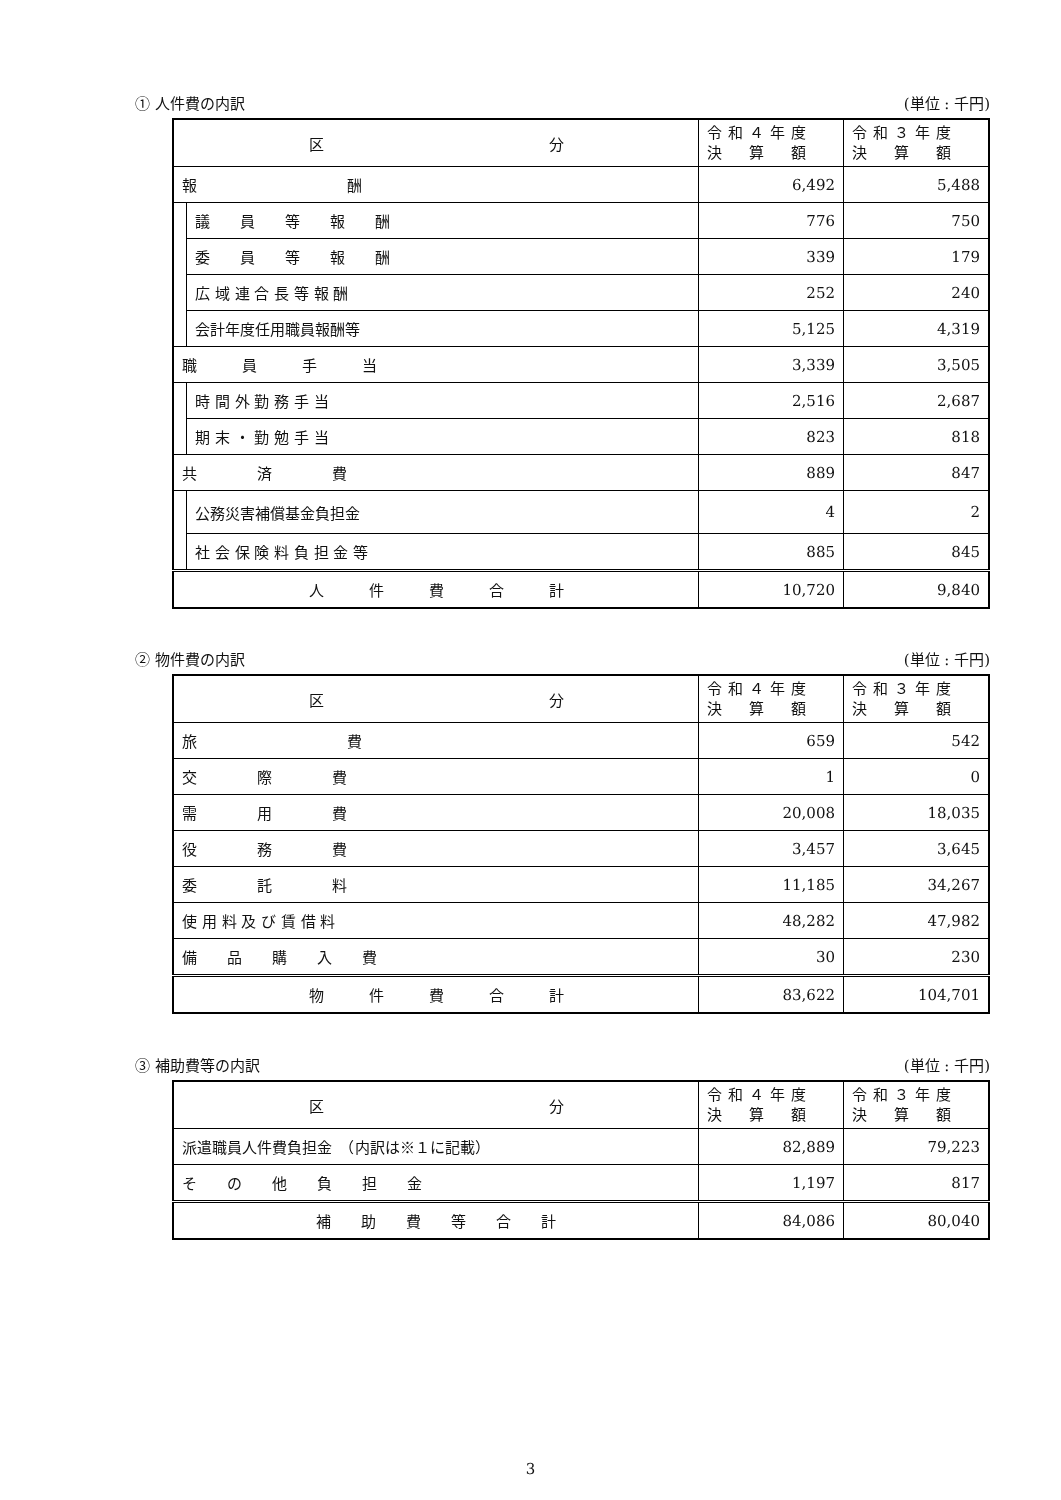① 人件費の内訳 (単位 : 千円)
| 区 分 | | 令和４年度 決 算 額 | 令和３年度 決 算 額 |
| --- | --- | --- | --- |
| 報 酬 | | 6,492 | 5,488 |
| | 議 員 等 報 酬 | 776 | 750 |
| | 委 員 等 報 酬 | 339 | 179 |
| | 広 域 連 合 長 等 報 酬 | 252 | 240 |
| | 会計年度任用職員報酬等 | 5,125 | 4,319 |
| 職 員 手 当 | | 3,339 | 3,505 |
| | 時 間 外 勤 務 手 当 | 2,516 | 2,687 |
| | 期 末 ・ 勤 勉 手 当 | 823 | 818 |
| 共 済 費 | | 889 | 847 |
| | 公務災害補償基金負担金 | 4 | 2 |
| | 社 会 保 険 料 負 担 金 等 | 885 | 845 |
| 人 件 費 合 計 | | 10,720 | 9,840 |
② 物件費の内訳 (単位 : 千円)
| 区 分 | 令和４年度 決 算 額 | 令和３年度 決 算 額 |
| --- | --- | --- |
| 旅 費 | 659 | 542 |
| 交 際 費 | 1 | 0 |
| 需 用 費 | 20,008 | 18,035 |
| 役 務 費 | 3,457 | 3,645 |
| 委 託 料 | 11,185 | 34,267 |
| 使 用 料 及 び 賃 借 料 | 48,282 | 47,982 |
| 備 品 購 入 費 | 30 | 230 |
| 物 件 費 合 計 | 83,622 | 104,701 |
③ 補助費等の内訳 (単位 : 千円)
| 区 分 | 令和４年度 決 算 額 | 令和３年度 決 算 額 |
| --- | --- | --- |
| 派遣職員人件費負担金 （内訳は※１に記載） | 82,889 | 79,223 |
| そ の 他 負 担 金 | 1,197 | 817 |
| 補 助 費 等 合 計 | 84,086 | 80,040 |
3